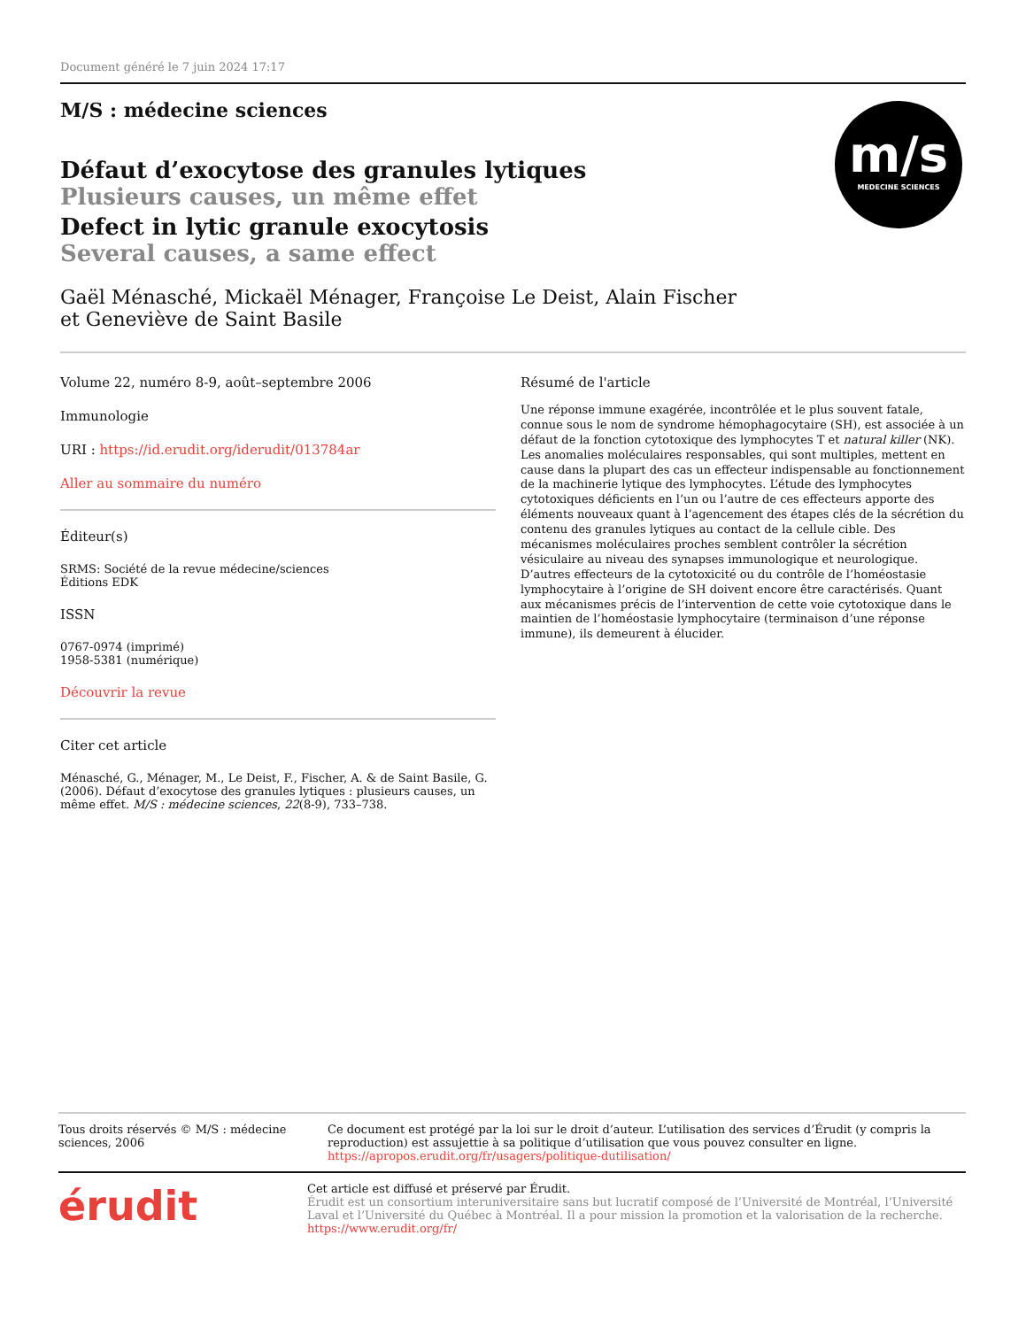m/s
MEDECINE SCIENCES
Document généré le 7 juin 2024 17:17
M/S : médecine sciences
Défaut d’exocytose des granules lytiques
Plusieurs causes, un même effet
Defect in lytic granule exocytosis
Several causes, a same effect
Gaël Ménasché, Mickaël Ménager, Françoise Le Deist, Alain Fischer et Geneviève de Saint Basile
Volume 22, numéro 8-9, août–septembre 2006
Immunologie
URI : https://id.erudit.org/iderudit/013784ar
Aller au sommaire du numéro
Éditeur(s)
SRMS: Société de la revue médecine/sciences
Éditions EDK
ISSN
0767-0974 (imprimé)
1958-5381 (numérique)
Découvrir la revue
Citer cet article
Ménasché, G., Ménager, M., Le Deist, F., Fischer, A. & de Saint Basile, G. (2006). Défaut d’exocytose des granules lytiques : plusieurs causes, un même effet. M/S : médecine sciences, 22(8-9), 733–738.
Résumé de l'article
Une réponse immune exagérée, incontrôlée et le plus souvent fatale, connue sous le nom de syndrome hémophagocytaire (SH), est associée à un défaut de la fonction cytotoxique des lymphocytes T et natural killer (NK). Les anomalies moléculaires responsables, qui sont multiples, mettent en cause dans la plupart des cas un effecteur indispensable au fonctionnement de la machinerie lytique des lymphocytes. L’étude des lymphocytes cytotoxiques déficients en l’un ou l’autre de ces effecteurs apporte des éléments nouveaux quant à l’agencement des étapes clés de la sécrétion du contenu des granules lytiques au contact de la cellule cible. Des mécanismes moléculaires proches semblent contrôler la sécrétion vésiculaire au niveau des synapses immunologique et neurologique. D’autres effecteurs de la cytotoxicité ou du contrôle de l’homéostasie lymphocytaire à l’origine de SH doivent encore être caractérisés. Quant aux mécanismes précis de l’intervention de cette voie cytotoxique dans le maintien de l’homéostasie lymphocytaire (terminaison d’une réponse immune), ils demeurent à élucider.
Tous droits réservés © M/S : médecine sciences, 2006 Ce document est protégé par la loi sur le droit d’auteur. L’utilisation des services d’Érudit (y compris la reproduction) est assujettie à sa politique d’utilisation que vous pouvez consulter en ligne.
https://apropos.erudit.org/fr/usagers/politique-dutilisation/
érudit
Cet article est diffusé et préservé par Érudit.
Érudit est un consortium interuniversitaire sans but lucratif composé de l’Université de Montréal, l’Université Laval et l’Université du Québec à Montréal. Il a pour mission la promotion et la valorisation de la recherche.
https://www.erudit.org/fr/